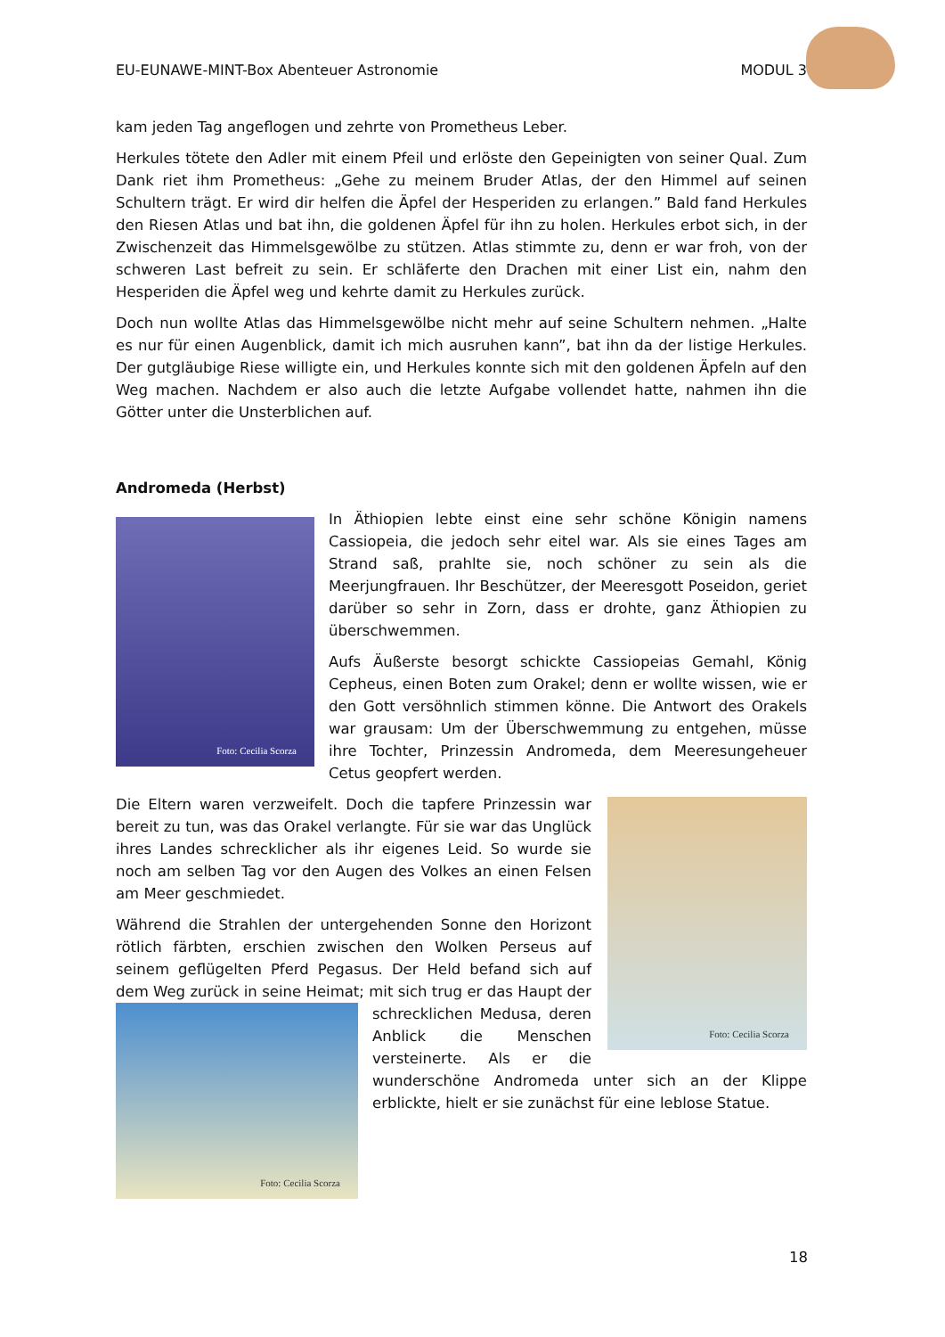EU-EUNAWE-MINT-Box Abenteuer Astronomie MODUL 3
kam jeden Tag angeflogen und zehrte von Prometheus Leber.
Herkules tötete den Adler mit einem Pfeil und erlöste den Gepeinigten von seiner Qual. Zum Dank riet ihm Prometheus: „Gehe zu meinem Bruder Atlas, der den Himmel auf seinen Schultern trägt. Er wird dir helfen die Äpfel der Hesperiden zu erlangen.” Bald fand Herkules den Riesen Atlas und bat ihn, die goldenen Äpfel für ihn zu holen. Herkules erbot sich, in der Zwischenzeit das Himmelsgewölbe zu stützen. Atlas stimmte zu, denn er war froh, von der schweren Last befreit zu sein. Er schläferte den Drachen mit einer List ein, nahm den Hesperiden die Äpfel weg und kehrte damit zu Herkules zurück.
Doch nun wollte Atlas das Himmelsgewölbe nicht mehr auf seine Schultern nehmen. „Halte es nur für einen Augenblick, damit ich mich ausruhen kann”, bat ihn da der listige Herkules. Der gutgläubige Riese willigte ein, und Herkules konnte sich mit den goldenen Äpfeln auf den Weg machen. Nachdem er also auch die letzte Aufgabe vollendet hatte, nahmen ihn die Götter unter die Unsterblichen auf.
Andromeda (Herbst)
Foto: Cecilia Scorza
In Äthiopien lebte einst eine sehr schöne Königin namens Cassiopeia, die jedoch sehr eitel war. Als sie eines Tages am Strand saß, prahlte sie, noch schöner zu sein als die Meerjungfrauen. Ihr Beschützer, der Meeresgott Poseidon, geriet darüber so sehr in Zorn, dass er drohte, ganz Äthiopien zu überschwemmen.
Aufs Äußerste besorgt schickte Cassiopeias Gemahl, König Cepheus, einen Boten zum Orakel; denn er wollte wissen, wie er den Gott versöhnlich stimmen könne. Die Antwort des Orakels war grausam: Um der Überschwemmung zu entgehen, müsse ihre Tochter, Prinzessin Andromeda, dem Meeresungeheuer Cetus geopfert werden.
Foto: Cecilia Scorza
Die Eltern waren verzweifelt. Doch die tapfere Prinzessin war bereit zu tun, was das Orakel verlangte. Für sie war das Unglück ihres Landes schrecklicher als ihr eigenes Leid. So wurde sie noch am selben Tag vor den Augen des Volkes an einen Felsen am Meer geschmiedet.
Während die Strahlen der untergehenden Sonne den Horizont rötlich färbten, erschien zwischen den Wolken Perseus auf seinem geflügelten Pferd Pegasus. Der Held befand sich auf dem Weg zurück in seine Heimat; mit sich trug er das Haupt
Foto: Cecilia Scorza
der schrecklichen Medusa, deren Anblick die Menschen versteinerte. Als er die wunderschöne Andromeda unter sich an der Klippe erblickte, hielt er sie zunächst für eine leblose Statue.
18